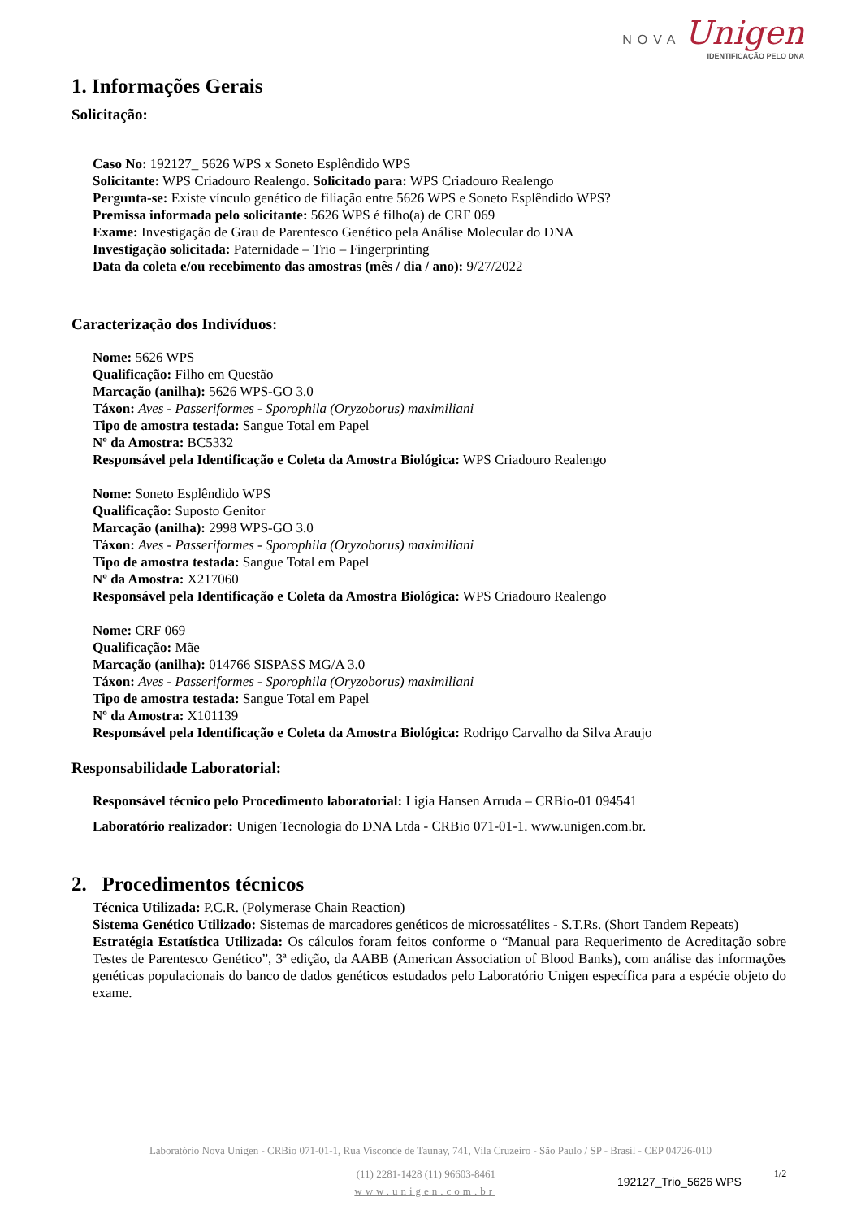NOVA Unigen
IDENTIFICAÇÃO PELO DNA
1. Informações Gerais
Solicitação:
Caso No: 192127_ 5626 WPS x Soneto Esplêndido WPS
Solicitante: WPS Criadouro Realengo. Solicitado para: WPS Criadouro Realengo
Pergunta-se: Existe vínculo genético de filiação entre 5626 WPS e Soneto Esplêndido WPS?
Premissa informada pelo solicitante: 5626 WPS é filho(a) de CRF 069
Exame: Investigação de Grau de Parentesco Genético pela Análise Molecular do DNA
Investigação solicitada: Paternidade – Trio – Fingerprinting
Data da coleta e/ou recebimento das amostras (mês / dia / ano): 9/27/2022
Caracterização dos Indivíduos:
Nome: 5626 WPS
Qualificação: Filho em Questão
Marcação (anilha): 5626 WPS-GO 3.0
Táxon: Aves - Passeriformes - Sporophila (Oryzoborus) maximiliani
Tipo de amostra testada: Sangue Total em Papel
Nº da Amostra: BC5332
Responsável pela Identificação e Coleta da Amostra Biológica: WPS Criadouro Realengo
Nome: Soneto Esplêndido WPS
Qualificação: Suposto Genitor
Marcação (anilha): 2998 WPS-GO 3.0
Táxon: Aves - Passeriformes - Sporophila (Oryzoborus) maximiliani
Tipo de amostra testada: Sangue Total em Papel
Nº da Amostra: X217060
Responsável pela Identificação e Coleta da Amostra Biológica: WPS Criadouro Realengo
Nome: CRF 069
Qualificação: Mãe
Marcação (anilha): 014766 SISPASS MG/A 3.0
Táxon: Aves - Passeriformes - Sporophila (Oryzoborus) maximiliani
Tipo de amostra testada: Sangue Total em Papel
Nº da Amostra: X101139
Responsável pela Identificação e Coleta da Amostra Biológica: Rodrigo Carvalho da Silva Araujo
Responsabilidade Laboratorial:
Responsável técnico pelo Procedimento laboratorial: Ligia Hansen Arruda – CRBio-01 094541
Laboratório realizador: Unigen Tecnologia do DNA Ltda - CRBio 071-01-1. www.unigen.com.br.
2. Procedimentos técnicos
Técnica Utilizada: P.C.R. (Polymerase Chain Reaction)
Sistema Genético Utilizado: Sistemas de marcadores genéticos de microssatélites - S.T.Rs. (Short Tandem Repeats)
Estratégia Estatística Utilizada: Os cálculos foram feitos conforme o “Manual para Requerimento de Acreditação sobre Testes de Parentesco Genético”, 3ª edição, da AABB (American Association of Blood Banks), com análise das informações genéticas populacionais do banco de dados genéticos estudados pelo Laboratório Unigen específica para a espécie objeto do exame.
Laboratório Nova Unigen - CRBio 071-01-1, Rua Visconde de Taunay, 741, Vila Cruzeiro - São Paulo / SP - Brasil - CEP 04726-010
(11) 2281-1428 (11) 96603-8461
www.unigen.com.br
192127_Trio_5626 WPS
1/2